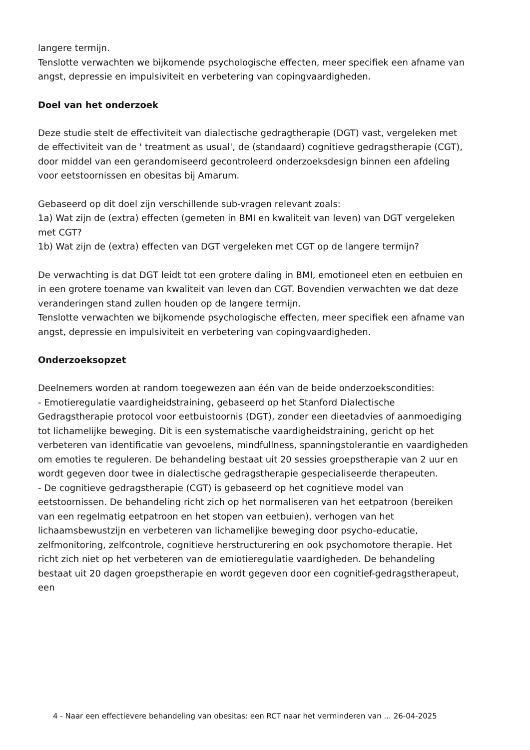langere termijn.
Tenslotte verwachten we bijkomende psychologische effecten, meer specifiek een afname van angst, depressie en impulsiviteit en verbetering van copingvaardigheden.
Doel van het onderzoek
Deze studie stelt de effectiviteit van dialectische gedragtherapie (DGT) vast, vergeleken met de effectiviteit van de ' treatment as usual', de (standaard) cognitieve gedragstherapie (CGT), door middel van een gerandomiseerd gecontroleerd onderzoeksdesign binnen een afdeling voor eetstoornissen en obesitas bij Amarum.
Gebaseerd op dit doel zijn verschillende sub-vragen relevant zoals:
1a) Wat zijn de (extra) effecten (gemeten in BMI en kwaliteit van leven) van DGT vergeleken met CGT?
1b) Wat zijn de (extra) effecten van DGT vergeleken met CGT op de langere termijn?
De verwachting is dat DGT leidt tot een grotere daling in BMI, emotioneel eten en eetbuien en in een grotere toename van kwaliteit van leven dan CGT. Bovendien verwachten we dat deze veranderingen stand zullen houden op de langere termijn.
Tenslotte verwachten we bijkomende psychologische effecten, meer specifiek een afname van angst, depressie en impulsiviteit en verbetering van copingvaardigheden.
Onderzoeksopzet
Deelnemers worden at random toegewezen aan één van de beide onderzoekscondities:
- Emotieregulatie vaardigheidstraining, gebaseerd op het Stanford Dialectische Gedragstherapie protocol voor eetbuistoornis (DGT), zonder een dieetadvies of aanmoediging tot lichamelijke beweging. Dit is een systematische vaardigheidstraining, gericht op het verbeteren van identificatie van gevoelens, mindfullness, spanningstolerantie en vaardigheden om emoties te reguleren. De behandeling bestaat uit 20 sessies groepstherapie van 2 uur en wordt gegeven door twee in dialectische gedragstherapie gespecialiseerde therapeuten.
- De cognitieve gedragstherapie (CGT) is gebaseerd op het cognitieve model van eetstoornissen. De behandeling richt zich op het normaliseren van het eetpatroon (bereiken van een regelmatig eetpatroon en het stopen van eetbuien), verhogen van het lichaamsbewustzijn en verbeteren van lichamelijke beweging door psycho-educatie, zelfmonitoring, zelfcontrole, cognitieve herstructurering en ook psychomotore therapie. Het richt zich niet op het verbeteren van de emiotieregulatie vaardigheden. De behandeling bestaat uit 20 dagen groepstherapie en wordt gegeven door een cognitief-gedragstherapeut, een
4 - Naar een effectievere behandeling van obesitas: een RCT naar het verminderen van ... 26-04-2025